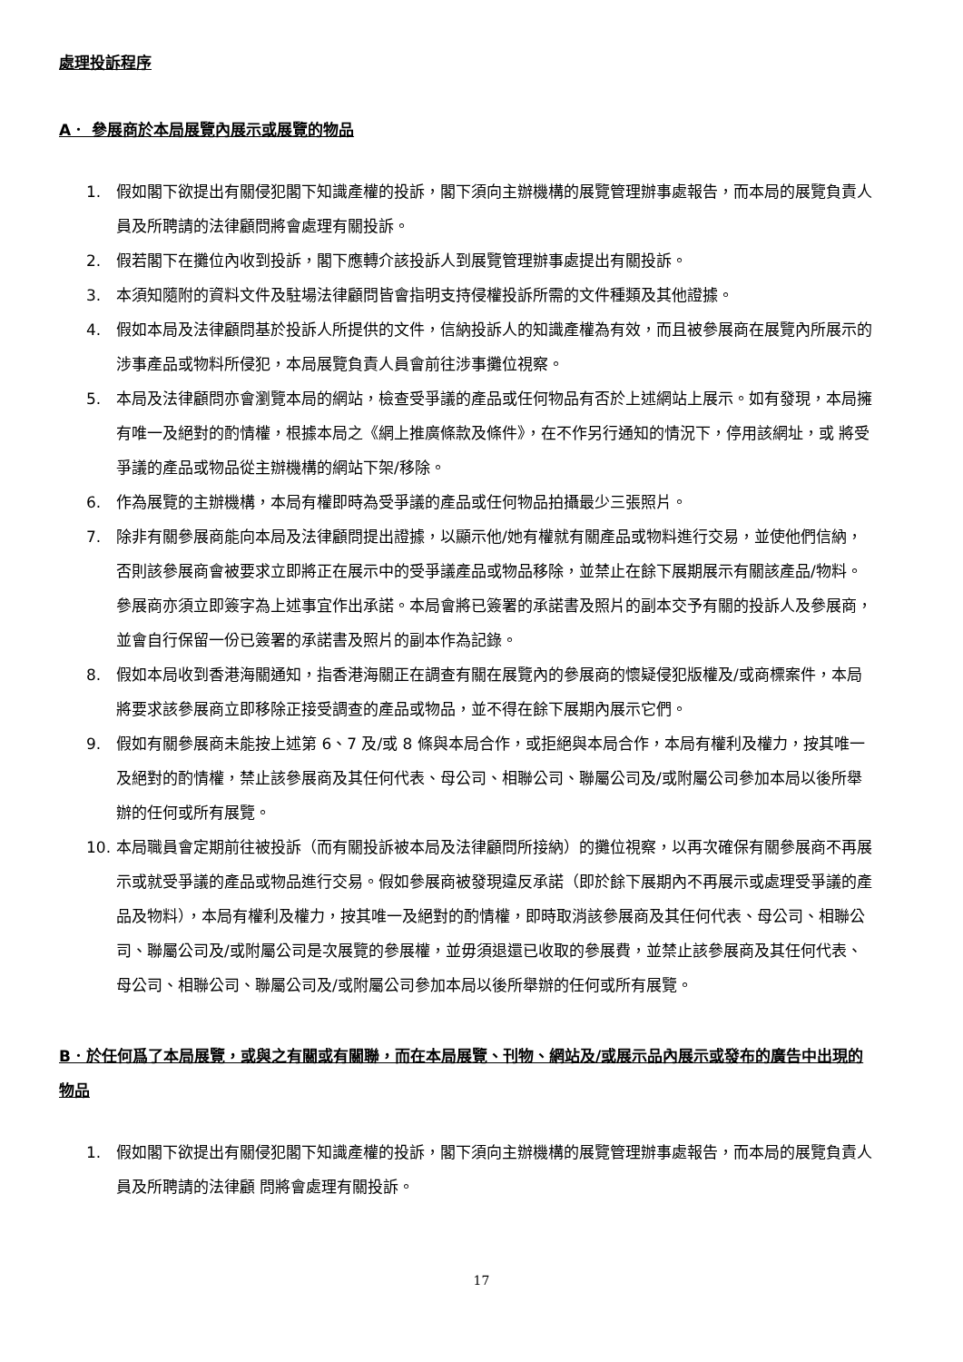處理投訴程序
A． 參展商於本局展覽內展示或展覽的物品
1. 假如閣下欲提出有關侵犯閣下知識產權的投訴，閣下須向主辦機構的展覽管理辦事處報告，而本局的展覽負責人員及所聘請的法律顧問將會處理有關投訴。
2. 假若閣下在攤位內收到投訴，閣下應轉介該投訴人到展覽管理辦事處提出有關投訴。
3. 本須知隨附的資料文件及駐場法律顧問皆會指明支持侵權投訴所需的文件種類及其他證據。
4. 假如本局及法律顧問基於投訴人所提供的文件，信納投訴人的知識產權為有效，而且被參展商在展覽內所展示的涉事產品或物料所侵犯，本局展覽負責人員會前往涉事攤位視察。
5. 本局及法律顧問亦會瀏覽本局的網站，檢查受爭議的產品或任何物品有否於上述網站上展示。如有發現，本局擁有唯一及絕對的酌情權，根據本局之《網上推廣條款及條件》，在不作另行通知的情況下，停用該網址，或 將受爭議的產品或物品從主辦機構的網站下架/移除。
6. 作為展覽的主辦機構，本局有權即時為受爭議的產品或任何物品拍攝最少三張照片。
7. 除非有關參展商能向本局及法律顧問提出證據，以顯示他/她有權就有關產品或物料進行交易，並使他們信納，否則該參展商會被要求立即將正在展示中的受爭議產品或物品移除，並禁止在餘下展期展示有關該產品/物料。參展商亦須立即簽字為上述事宜作出承諾。本局會將已簽署的承諾書及照片的副本交予有關的投訴人及參展商，並會自行保留一份已簽署的承諾書及照片的副本作為記錄。
8. 假如本局收到香港海關通知，指香港海關正在調查有關在展覽內的參展商的懷疑侵犯版權及/或商標案件，本局將要求該參展商立即移除正接受調查的產品或物品，並不得在餘下展期內展示它們。
9. 假如有關參展商未能按上述第 6、7 及/或 8 條與本局合作，或拒絕與本局合作，本局有權利及權力，按其唯一及絕對的酌情權，禁止該參展商及其任何代表、母公司、相聯公司、聯屬公司及/或附屬公司參加本局以後所舉辦的任何或所有展覽。
10. 本局職員會定期前往被投訴（而有關投訴被本局及法律顧問所接納）的攤位視察，以再次確保有關參展商不再展示或就受爭議的產品或物品進行交易。假如參展商被發現違反承諾（即於餘下展期內不再展示或處理受爭議的產品及物料），本局有權利及權力，按其唯一及絕對的酌情權，即時取消該參展商及其任何代表、母公司、相聯公司、聯屬公司及/或附屬公司是次展覽的參展權，並毋須退還已收取的參展費，並禁止該參展商及其任何代表、母公司、相聯公司、聯屬公司及/或附屬公司參加本局以後所舉辦的任何或所有展覽。
B．於任何爲了本局展覽，或與之有關或有關聯，而在本局展覽、刊物、網站及/或展示品內展示或發布的廣告中出現的物品
1. 假如閣下欲提出有關侵犯閣下知識產權的投訴，閣下須向主辦機構的展覽管理辦事處報告，而本局的展覽負責人員及所聘請的法律顧 問將會處理有關投訴。
17